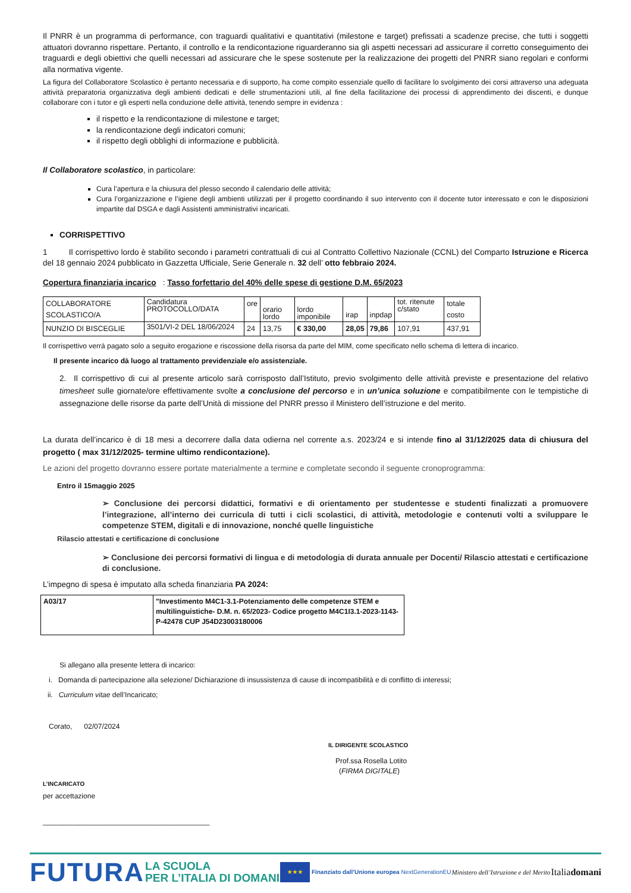Il PNRR è un programma di performance, con traguardi qualitativi e quantitativi (milestone e target) prefissati a scadenze precise, che tutti i soggetti attuatori dovranno rispettare. Pertanto, il controllo e la rendicontazione riguarderanno sia gli aspetti necessari ad assicurare il corretto conseguimento dei traguardi e degli obiettivi che quelli necessari ad assicurare che le spese sostenute per la realizzazione dei progetti del PNRR siano regolari e conformi alla normativa vigente.
La figura del Collaboratore Scolastico è pertanto necessaria e di supporto, ha come compito essenziale quello di facilitare lo svolgimento dei corsi attraverso una adeguata attività preparatoria organizzativa degli ambienti dedicati e delle strumentazioni utili, al fine della facilitazione dei processi di apprendimento dei discenti, e dunque collaborare con i tutor e gli esperti nella conduzione delle attività, tenendo sempre in evidenza :
il rispetto e la rendicontazione di milestone e target;
la rendicontazione degli indicatori comuni;
il rispetto degli obblighi di informazione e pubblicità.
Il Collaboratore scolastico, in particolare:
Cura l’apertura e la chiusura del plesso secondo il calendario delle attività;
Cura l’organizzazione e l’igiene degli ambienti utilizzati per il progetto coordinando il suo intervento con il docente tutor interessato e con le disposizioni impartite dal DSGA e dagli Assistenti amministrativi incaricati.
CORRISPETTIVO
1 Il corrispettivo lordo è stabilito secondo i parametri contrattuali di cui al Contratto Collettivo Nazionale (CCNL) del Comparto Istruzione e Ricerca del 18 gennaio 2024 pubblicato in Gazzetta Ufficiale, Serie Generale n. 32 dell’ otto febbraio 2024.
Copertura finanziaria incarico : Tasso forfettario del 40% delle spese di gestione D.M. 65/2023
| COLLABORATORE SCOLASTICO/A | Candidatura PROTOCOLLO/DATA | ore | orario lordo | lordo imponibile | irap | inpdap | tot. ritenute c/stato | totale costo |
| NUNZIO DI BISCEGLIE | 3501/VI-2 DEL 18/06/2024 | 24 | 13,75 | € 330,00 | 28,05 | 79,86 | 107,91 | 437,91 |
Il corrispettivo verrà pagato solo a seguito erogazione e riscossione della risorsa da parte del MIM, come specificato nello schema di lettera di incarico.
Il presente incarico dà luogo al trattamento previdenziale e/o assistenziale.
2. Il corrispettivo di cui al presente articolo sarà corrisposto dall’Istituto, previo svolgimento delle attività previste e presentazione del relativo timesheet sulle giornate/ore effettivamente svolte a conclusione del percorso e in un’unica soluzione e compatibilmente con le tempistiche di assegnazione delle risorse da parte dell’Unità di missione del PNRR presso il Ministero dell’istruzione e del merito.
La durata dell’incarico è di 18 mesi a decorrere dalla data odierna nel corrente a.s. 2023/24 e si intende fino al 31/12/2025 data di chiusura del progetto ( max 31/12/2025- termine ultimo rendicontazione).
Le azioni del progetto dovranno essere portate materialmente a termine e completate secondo il seguente cronoprogramma:
Entro il 15maggio 2025
➢ Conclusione dei percorsi didattici, formativi e di orientamento per studentesse e studenti finalizzati a promuovere l’integrazione, all’interno dei curricula di tutti i cicli scolastici, di attività, metodologie e contenuti volti a sviluppare le competenze STEM, digitali e di innovazione, nonché quelle linguistiche
Rilascio attestati e certificazione di conclusione
➢ Conclusione dei percorsi formativi di lingua e di metodologia di durata annuale per Docenti/ Rilascio attestati e certificazione di conclusione.
L’impegno di spesa è imputato alla scheda finanziaria PA 2024:
| A03/17 | "Investimento M4C1-3.1-Potenziamento delle competenze STEM e multilinguistiche- D.M. n. 65/2023- Codice progetto M4C1I3.1-2023-1143-P-42478 CUP J54D23003180006 |
Si allegano alla presente lettera di incarico:
i. Domanda di partecipazione alla selezione/ Dichiarazione di insussistenza di cause di incompatibilità e di conflitto di interessi;
ii. Curriculum vitae dell’Incaricato;
Corato, 02/07/2024
IL DIRIGENTE SCOLASTICO
Prof.ssa Rosella Lotito
(FIRMA DIGITALE)
L’INCARICATO
per accettazione
__________________________________________
FUTURA LA SCUOLA
PER L’ITALIA DI DOMANI ★★★ Finanziato dall’Unione europea NextGenerationEU Ministero dell’Istruzione e del Merito Italiadomani